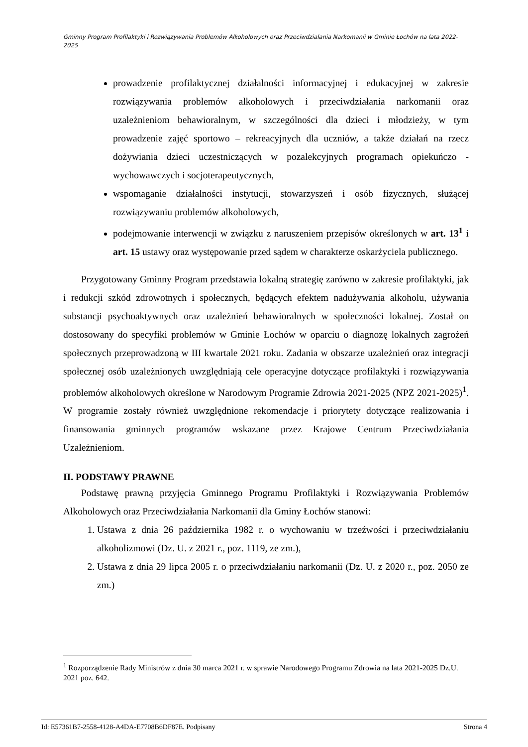Gminny Program Profilaktyki i Rozwiązywania Problemów Alkoholowych oraz Przeciwdziałania Narkomanii w Gminie Łochów na lata 2022-2025
prowadzenie profilaktycznej działalności informacyjnej i edukacyjnej w zakresie rozwiązywania problemów alkoholowych i przeciwdziałania narkomanii oraz uzależnieniom behawioralnym, w szczególności dla dzieci i młodzieży, w tym prowadzenie zajęć sportowo – rekreacyjnych dla uczniów, a także działań na rzecz dożywiania dzieci uczestniczących w pozalekcyjnych programach opiekuńczo - wychowawczych i socjoterapeutycznych,
wspomaganie działalności instytucji, stowarzyszeń i osób fizycznych, służącej rozwiązywaniu problemów alkoholowych,
podejmowanie interwencji w związku z naruszeniem przepisów określonych w art. 13<sup>1</sup> i art. 15 ustawy oraz występowanie przed sądem w charakterze oskarżyciela publicznego.
Przygotowany Gminny Program przedstawia lokalną strategię zarówno w zakresie profilaktyki, jak i redukcji szkód zdrowotnych i społecznych, będących efektem nadużywania alkoholu, używania substancji psychoaktywnych oraz uzależnień behawioralnych w społeczności lokalnej. Został on dostosowany do specyfiki problemów w Gminie Łochów w oparciu o diagnozę lokalnych zagrożeń społecznych przeprowadzoną w III kwartale 2021 roku. Zadania w obszarze uzależnień oraz integracji społecznej osób uzależnionych uwzględniają cele operacyjne dotyczące profilaktyki i rozwiązywania problemów alkoholowych określone w Narodowym Programie Zdrowia 2021-2025 (NPZ 2021-2025)<sup>1</sup>. W programie zostały również uwzględnione rekomendacje i priorytety dotyczące realizowania i finansowania gminnych programów wskazane przez Krajowe Centrum Przeciwdziałania Uzależnieniom.
II. PODSTAWY PRAWNE
Podstawę prawną przyjęcia Gminnego Programu Profilaktyki i Rozwiązywania Problemów Alkoholowych oraz Przeciwdziałania Narkomanii dla Gminy Łochów stanowi:
1. Ustawa z dnia 26 października 1982 r. o wychowaniu w trzeźwości i przeciwdziałaniu alkoholizmowi (Dz. U. z 2021 r., poz. 1119, ze zm.),
2. Ustawa z dnia 29 lipca 2005 r. o przeciwdziałaniu narkomanii (Dz. U. z 2020 r., poz. 2050 ze zm.)
<sup>1</sup> Rozporządzenie Rady Ministrów z dnia 30 marca 2021 r. w sprawie Narodowego Programu Zdrowia na lata 2021-2025 Dz.U. 2021 poz. 642.
Id: E57361B7-2558-4128-A4DA-E7708B6DF87E. Podpisany Strona 4